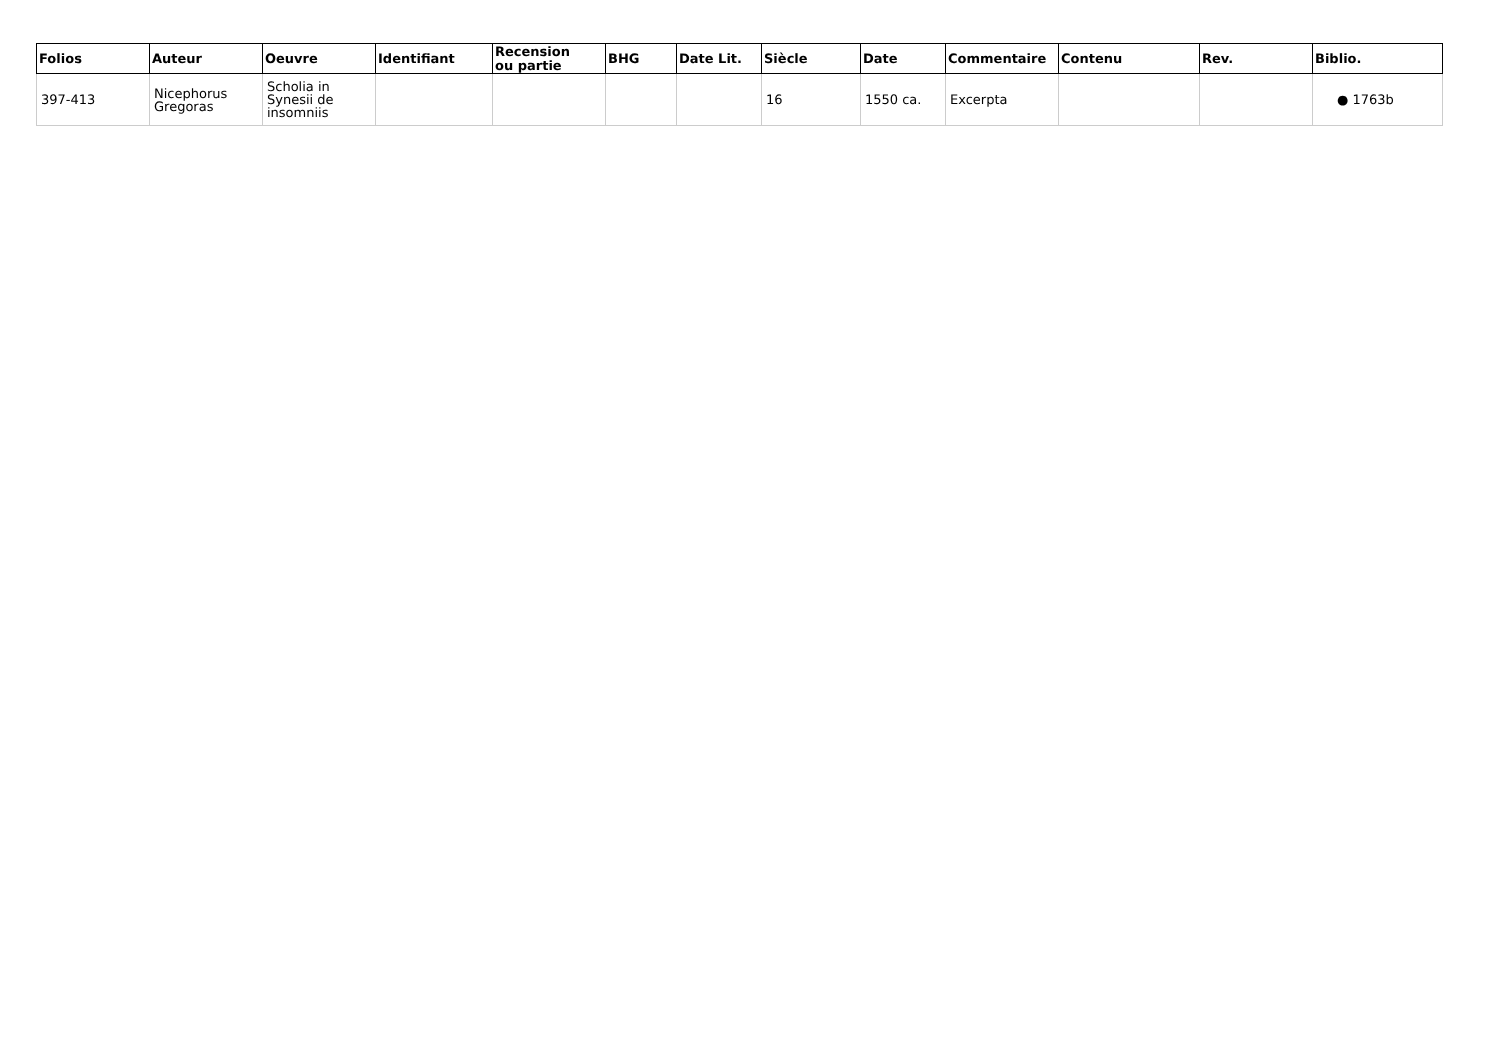| Folios | Auteur | Oeuvre | Identifiant | Recension ou partie | BHG | Date Lit. | Siècle | Date | Commentaire | Contenu | Rev. | Biblio. |
| --- | --- | --- | --- | --- | --- | --- | --- | --- | --- | --- | --- | --- |
| 397-413 | Nicephorus Gregoras | Scholia in Synesii de insomniis | | | | | 16 | 1550 ca. | Excerpta | | | ● 1763b |